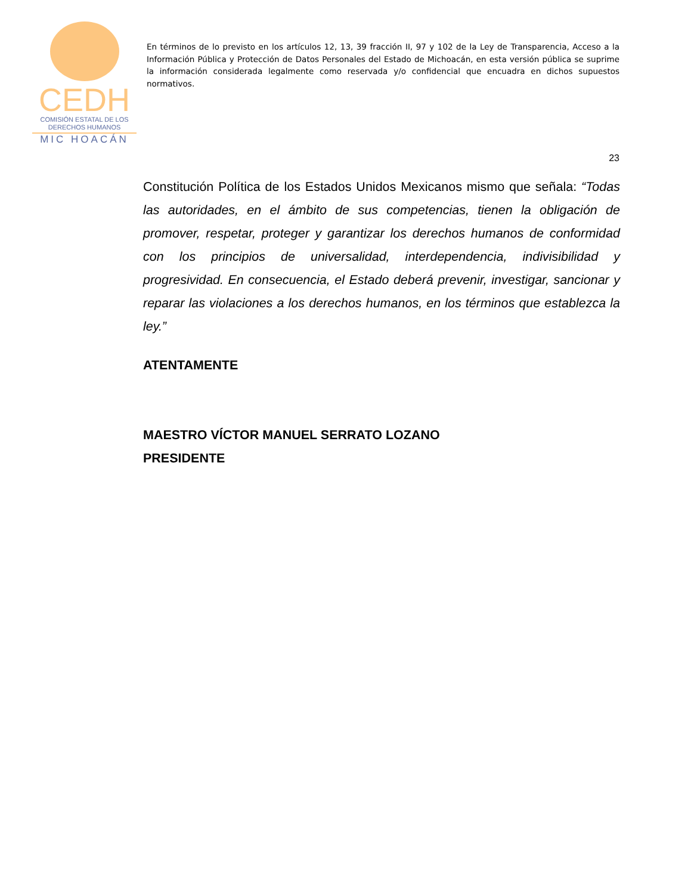CEDH
COMISIÓN ESTATAL DE LOS
DERECHOS HUMANOS
MIC HOACÁN
En términos de lo previsto en los artículos 12, 13, 39 fracción II, 97 y 102 de la Ley de Transparencia, Acceso a la Información Pública y Protección de Datos Personales del Estado de Michoacán, en esta versión pública se suprime la información considerada legalmente como reservada y/o confidencial que encuadra en dichos supuestos normativos.
23
Constitución Política de los Estados Unidos Mexicanos mismo que señala: “Todas las autoridades, en el ámbito de sus competencias, tienen la obligación de promover, respetar, proteger y garantizar los derechos humanos de conformidad con los principios de universalidad, interdependencia, indivisibilidad y progresividad. En consecuencia, el Estado deberá prevenir, investigar, sancionar y reparar las violaciones a los derechos humanos, en los términos que establezca la ley.”
ATENTAMENTE
MAESTRO VÍCTOR MANUEL SERRATO LOZANO
PRESIDENTE